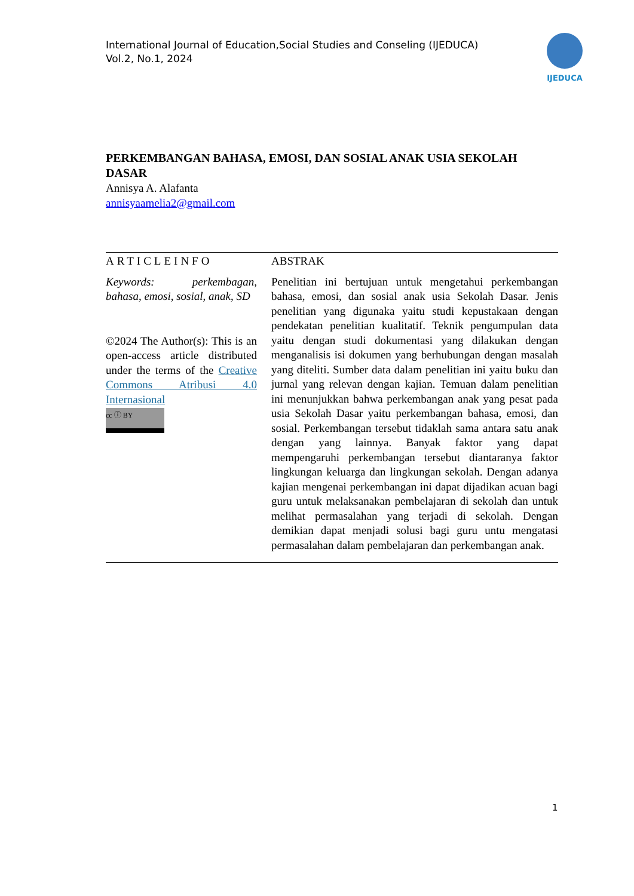International Journal of Education,Social Studies and Conseling (IJEDUCA)
Vol.2, No.1, 2024
IJEDUCA
PERKEMBANGAN BAHASA, EMOSI, DAN SOSIAL ANAK USIA SEKOLAH DASAR
Annisya A. Alafanta
annisyaamelia2@gmail.com
ARTICLEINFO
Keywords: perkembagan, bahasa, emosi, sosial, anak, SD
©2024 The Author(s): This is an open-access article distributed under the terms of the Creative Commons Atribusi 4.0 Internasional
cc ⓘ BY
ABSTRAK
Penelitian ini bertujuan untuk mengetahui perkembangan bahasa, emosi, dan sosial anak usia Sekolah Dasar. Jenis penelitian yang digunaka yaitu studi kepustakaan dengan pendekatan penelitian kualitatif. Teknik pengumpulan data yaitu dengan studi dokumentasi yang dilakukan dengan menganalisis isi dokumen yang berhubungan dengan masalah yang diteliti. Sumber data dalam penelitian ini yaitu buku dan jurnal yang relevan dengan kajian. Temuan dalam penelitian ini menunjukkan bahwa perkembangan anak yang pesat pada usia Sekolah Dasar yaitu perkembangan bahasa, emosi, dan sosial. Perkembangan tersebut tidaklah sama antara satu anak dengan yang lainnya. Banyak faktor yang dapat mempengaruhi perkembangan tersebut diantaranya faktor lingkungan keluarga dan lingkungan sekolah. Dengan adanya kajian mengenai perkembangan ini dapat dijadikan acuan bagi guru untuk melaksanakan pembelajaran di sekolah dan untuk melihat permasalahan yang terjadi di sekolah. Dengan demikian dapat menjadi solusi bagi guru untu mengatasi permasalahan dalam pembelajaran dan perkembangan anak.
1